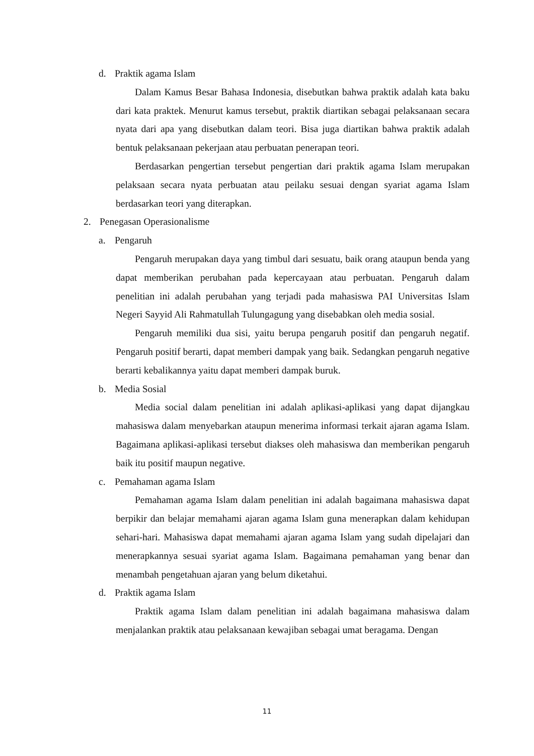d. Praktik agama Islam
Dalam Kamus Besar Bahasa Indonesia, disebutkan bahwa praktik adalah kata baku dari kata praktek. Menurut kamus tersebut, praktik diartikan sebagai pelaksanaan secara nyata dari apa yang disebutkan dalam teori. Bisa juga diartikan bahwa praktik adalah bentuk pelaksanaan pekerjaan atau perbuatan penerapan teori.
Berdasarkan pengertian tersebut pengertian dari praktik agama Islam merupakan pelaksaan secara nyata perbuatan atau peilaku sesuai dengan syariat agama Islam berdasarkan teori yang diterapkan.
2. Penegasan Operasionalisme
a. Pengaruh
Pengaruh merupakan daya yang timbul dari sesuatu, baik orang ataupun benda yang dapat memberikan perubahan pada kepercayaan atau perbuatan. Pengaruh dalam penelitian ini adalah perubahan yang terjadi pada mahasiswa PAI Universitas Islam Negeri Sayyid Ali Rahmatullah Tulungagung yang disebabkan oleh media sosial.
Pengaruh memiliki dua sisi, yaitu berupa pengaruh positif dan pengaruh negatif. Pengaruh positif berarti, dapat memberi dampak yang baik. Sedangkan pengaruh negative berarti kebalikannya yaitu dapat memberi dampak buruk.
b. Media Sosial
Media social dalam penelitian ini adalah aplikasi-aplikasi yang dapat dijangkau mahasiswa dalam menyebarkan ataupun menerima informasi terkait ajaran agama Islam. Bagaimana aplikasi-aplikasi tersebut diakses oleh mahasiswa dan memberikan pengaruh baik itu positif maupun negative.
c. Pemahaman agama Islam
Pemahaman agama Islam dalam penelitian ini adalah bagaimana mahasiswa dapat berpikir dan belajar memahami ajaran agama Islam guna menerapkan dalam kehidupan sehari-hari. Mahasiswa dapat memahami ajaran agama Islam yang sudah dipelajari dan menerapkannya sesuai syariat agama Islam. Bagaimana pemahaman yang benar dan menambah pengetahuan ajaran yang belum diketahui.
d. Praktik agama Islam
Praktik agama Islam dalam penelitian ini adalah bagaimana mahasiswa dalam menjalankan praktik atau pelaksanaan kewajiban sebagai umat beragama. Dengan
11